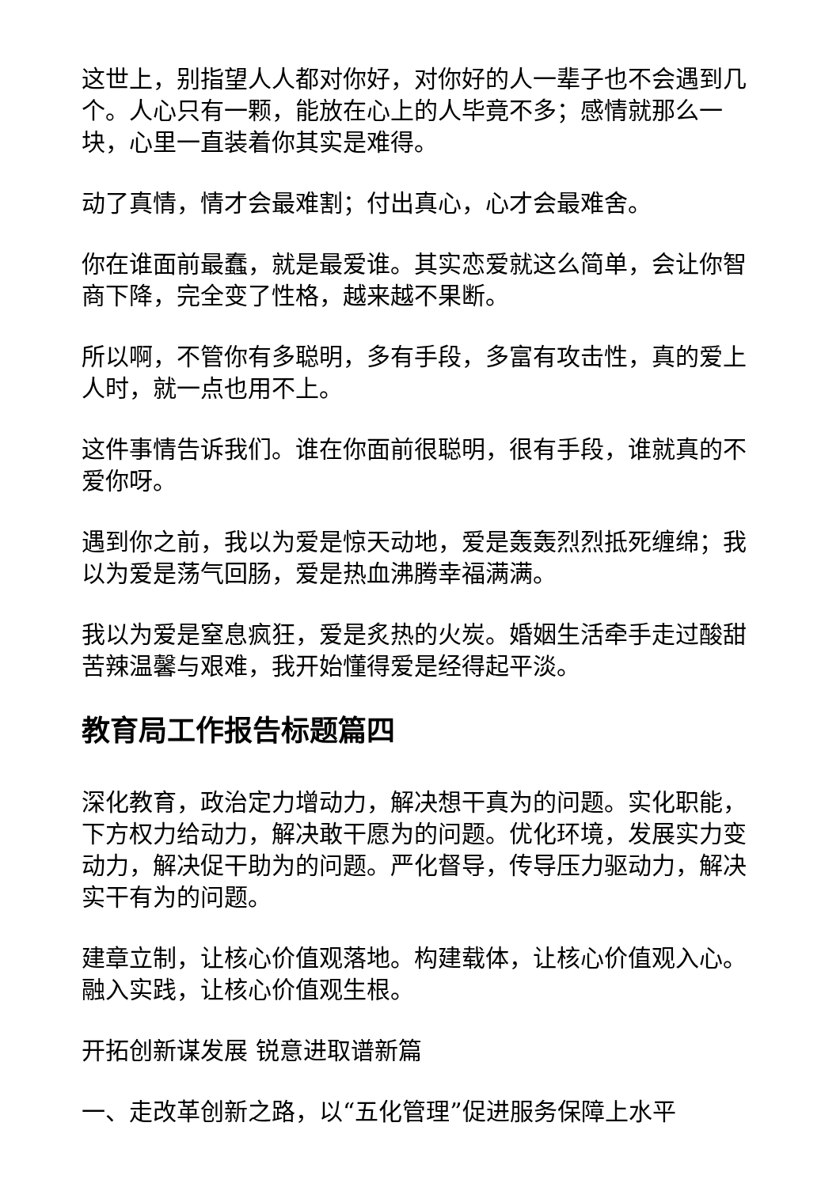这世上，别指望人人都对你好，对你好的人一辈子也不会遇到几个。人心只有一颗，能放在心上的人毕竟不多；感情就那么一块，心里一直装着你其实是难得。
动了真情，情才会最难割；付出真心，心才会最难舍。
你在谁面前最蠢，就是最爱谁。其实恋爱就这么简单，会让你智商下降，完全变了性格，越来越不果断。
所以啊，不管你有多聪明，多有手段，多富有攻击性，真的爱上人时，就一点也用不上。
这件事情告诉我们。谁在你面前很聪明，很有手段，谁就真的不爱你呀。
遇到你之前，我以为爱是惊天动地，爱是轰轰烈烈抵死缠绵；我以为爱是荡气回肠，爱是热血沸腾幸福满满。
我以为爱是窒息疯狂，爱是炙热的火炭。婚姻生活牵手走过酸甜苦辣温馨与艰难，我开始懂得爱是经得起平淡。
教育局工作报告标题篇四
深化教育，政治定力增动力，解决想干真为的问题。实化职能，下方权力给动力，解决敢干愿为的问题。优化环境，发展实力变动力，解决促干助为的问题。严化督导，传导压力驱动力，解决实干有为的问题。
建章立制，让核心价值观落地。构建载体，让核心价值观入心。融入实践，让核心价值观生根。
开拓创新谋发展 锐意进取谱新篇
一、走改革创新之路，以“五化管理”促进服务保障上水平